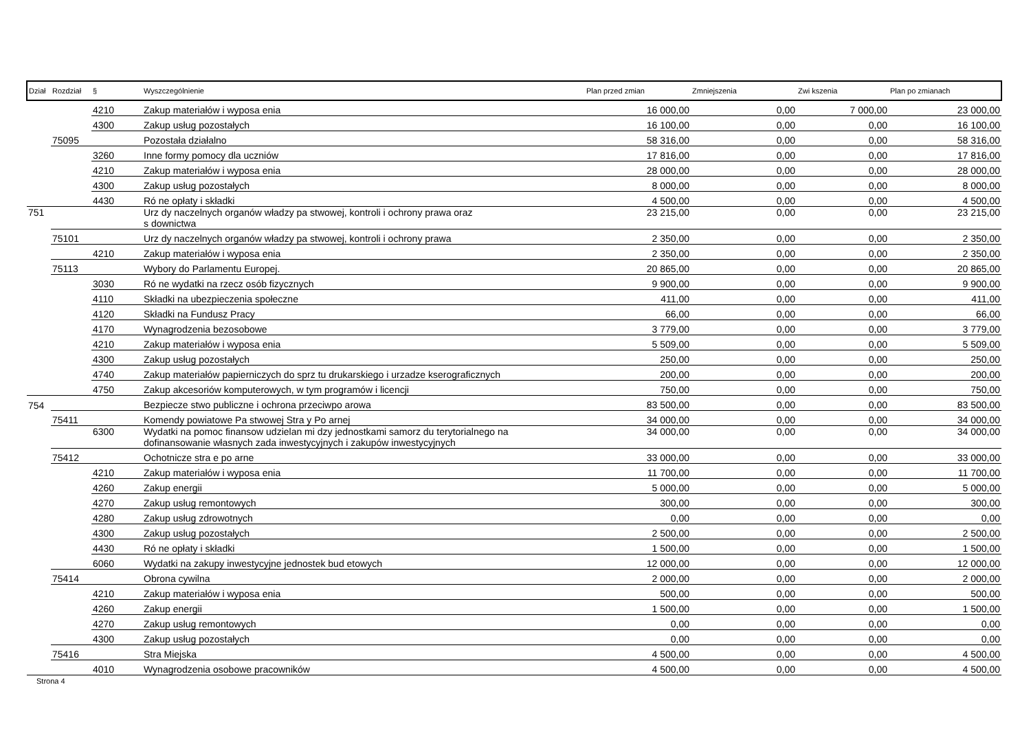| Dział | Rozdział | § | Wyszczególnienie | Plan przed zmian | Zmniejszenia | Zwi kszenia | Plan po zmianach |
| --- | --- | --- | --- | --- | --- | --- | --- |
| | | 4210 | Zakup materiałów i wyposa enia | 16 000,00 | 0,00 | 7 000,00 | 23 000,00 |
| | | 4300 | Zakup usług pozostałych | 16 100,00 | 0,00 | 0,00 | 16 100,00 |
| | 75095 | | Pozostała działalno | 58 316,00 | 0,00 | 0,00 | 58 316,00 |
| | | 3260 | Inne formy pomocy dla uczniów | 17 816,00 | 0,00 | 0,00 | 17 816,00 |
| | | 4210 | Zakup materiałów i wyposa enia | 28 000,00 | 0,00 | 0,00 | 28 000,00 |
| | | 4300 | Zakup usług pozostałych | 8 000,00 | 0,00 | 0,00 | 8 000,00 |
| | | 4430 | Ró ne opłaty i składki | 4 500,00 | 0,00 | 0,00 | 4 500,00 |
| 751 | | | Urz dy naczelnych organów władzy pa stwowej, kontroli i ochrony prawa oraz s downictwa | 23 215,00 | 0,00 | 0,00 | 23 215,00 |
| | 75101 | | Urz dy naczelnych organów władzy pa stwowej, kontroli i ochrony prawa | 2 350,00 | 0,00 | 0,00 | 2 350,00 |
| | | 4210 | Zakup materiałów i wyposa enia | 2 350,00 | 0,00 | 0,00 | 2 350,00 |
| | 75113 | | Wybory do Parlamentu Europej. | 20 865,00 | 0,00 | 0,00 | 20 865,00 |
| | | 3030 | Ró ne wydatki na rzecz osób fizycznych | 9 900,00 | 0,00 | 0,00 | 9 900,00 |
| | | 4110 | Składki na ubezpieczenia społeczne | 411,00 | 0,00 | 0,00 | 411,00 |
| | | 4120 | Składki na Fundusz Pracy | 66,00 | 0,00 | 0,00 | 66,00 |
| | | 4170 | Wynagrodzenia bezosobowe | 3 779,00 | 0,00 | 0,00 | 3 779,00 |
| | | 4210 | Zakup materiałów i wyposa enia | 5 509,00 | 0,00 | 0,00 | 5 509,00 |
| | | 4300 | Zakup usług pozostałych | 250,00 | 0,00 | 0,00 | 250,00 |
| | | 4740 | Zakup materiałów papierniczych do sprz tu drukarskiego i urzadze kserograficznych | 200,00 | 0,00 | 0,00 | 200,00 |
| | | 4750 | Zakup akcesoriów komputerowych, w tym programów i licencji | 750,00 | 0,00 | 0,00 | 750,00 |
| 754 | | | Bezpiecze stwo publiczne i ochrona przeciwpo arowa | 83 500,00 | 0,00 | 0,00 | 83 500,00 |
| | 75411 | | Komendy powiatowe Pa stwowej Stra y Po arnej | 34 000,00 | 0,00 | 0,00 | 34 000,00 |
| | | 6300 | Wydatki na pomoc finansow udzielan mi dzy jednostkami samorz du terytorialnego na dofinansowanie własnych zada inwestycyjnych i zakupów inwestycyjnych | 34 000,00 | 0,00 | 0,00 | 34 000,00 |
| | 75412 | | Ochotnicze stra e po arne | 33 000,00 | 0,00 | 0,00 | 33 000,00 |
| | | 4210 | Zakup materiałów i wyposa enia | 11 700,00 | 0,00 | 0,00 | 11 700,00 |
| | | 4260 | Zakup energii | 5 000,00 | 0,00 | 0,00 | 5 000,00 |
| | | 4270 | Zakup usług remontowych | 300,00 | 0,00 | 0,00 | 300,00 |
| | | 4280 | Zakup usług zdrowotnych | 0,00 | 0,00 | 0,00 | 0,00 |
| | | 4300 | Zakup usług pozostałych | 2 500,00 | 0,00 | 0,00 | 2 500,00 |
| | | 4430 | Ró ne opłaty i składki | 1 500,00 | 0,00 | 0,00 | 1 500,00 |
| | | 6060 | Wydatki na zakupy inwestycyjne jednostek bud etowych | 12 000,00 | 0,00 | 0,00 | 12 000,00 |
| | 75414 | | Obrona cywilna | 2 000,00 | 0,00 | 0,00 | 2 000,00 |
| | | 4210 | Zakup materiałów i wyposa enia | 500,00 | 0,00 | 0,00 | 500,00 |
| | | 4260 | Zakup energii | 1 500,00 | 0,00 | 0,00 | 1 500,00 |
| | | 4270 | Zakup usług remontowych | 0,00 | 0,00 | 0,00 | 0,00 |
| | | 4300 | Zakup usług pozostałych | 0,00 | 0,00 | 0,00 | 0,00 |
| | 75416 | | Stra Miejska | 4 500,00 | 0,00 | 0,00 | 4 500,00 |
| | | 4010 | Wynagrodzenia osobowe pracowników | 4 500,00 | 0,00 | 0,00 | 4 500,00 |
Strona 4